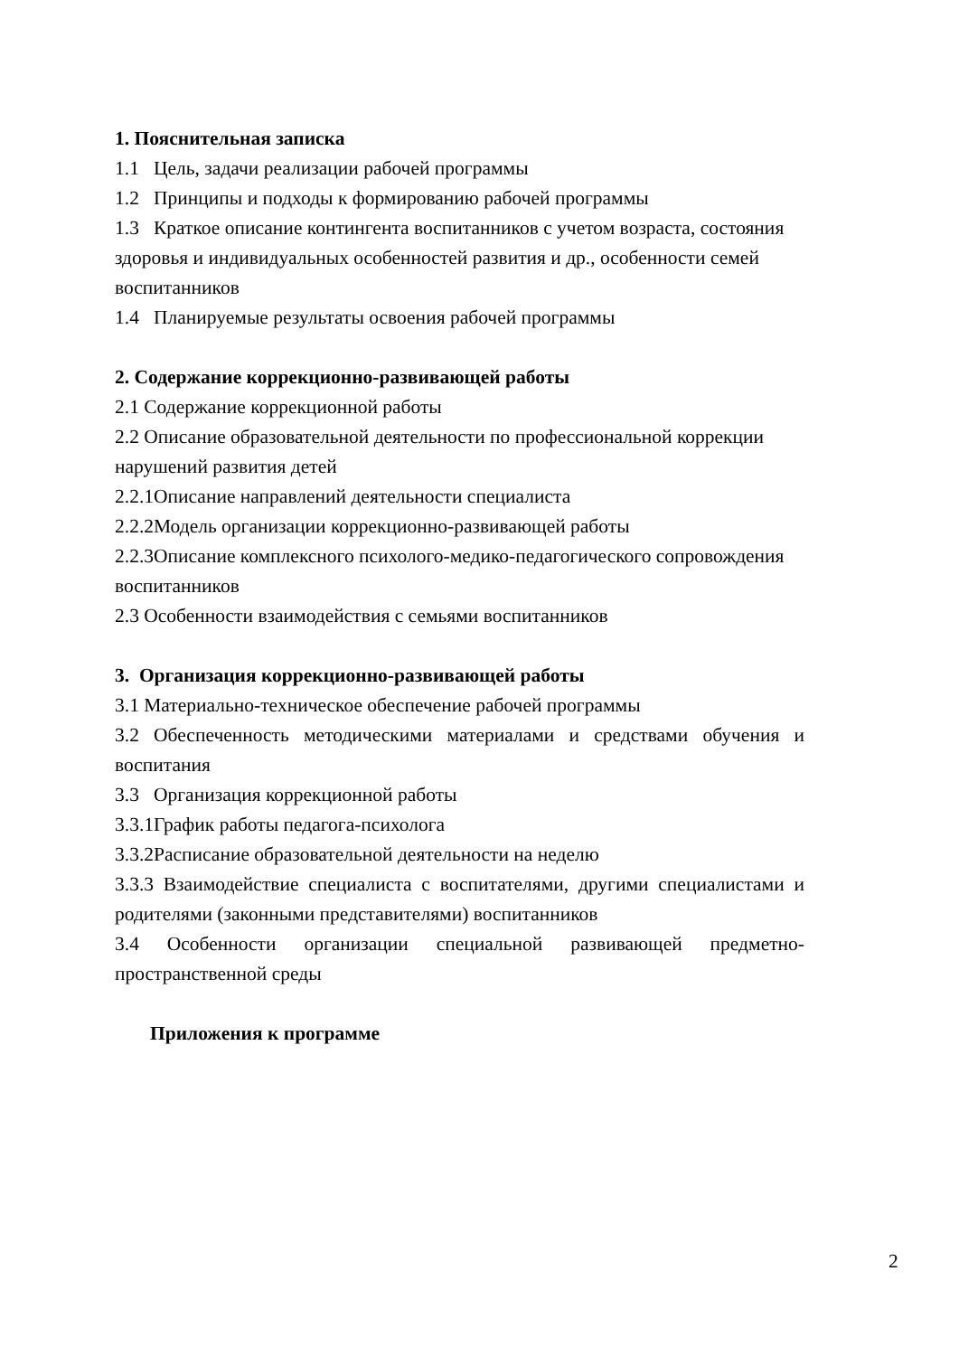1. Пояснительная записка
1.1 Цель, задачи реализации рабочей программы
1.2 Принципы и подходы к формированию рабочей программы
1.3 Краткое описание контингента воспитанников с учетом возраста, состояния здоровья и индивидуальных особенностей развития и др., особенности семей воспитанников
1.4 Планируемые результаты освоения рабочей программы
2. Содержание коррекционно-развивающей работы
2.1 Содержание коррекционной работы
2.2 Описание образовательной деятельности по профессиональной коррекции нарушений развития детей
2.2.1Описание направлений деятельности специалиста
2.2.2Модель организации коррекционно-развивающей работы
2.2.3Описание комплексного психолого-медико-педагогического сопровождения воспитанников
2.3 Особенности взаимодействия с семьями воспитанников
3. Организация коррекционно-развивающей работы
3.1 Материально-техническое обеспечение рабочей программы
3.2 Обеспеченность методическими материалами и средствами обучения и воспитания
3.3 Организация коррекционной работы
3.3.1График работы педагога-психолога
3.3.2Расписание образовательной деятельности на неделю
3.3.3 Взаимодействие специалиста с воспитателями, другими специалистами и родителями (законными представителями) воспитанников
3.4 Особенности организации специальной развивающей предметно-пространственной среды
Приложения к программе
2